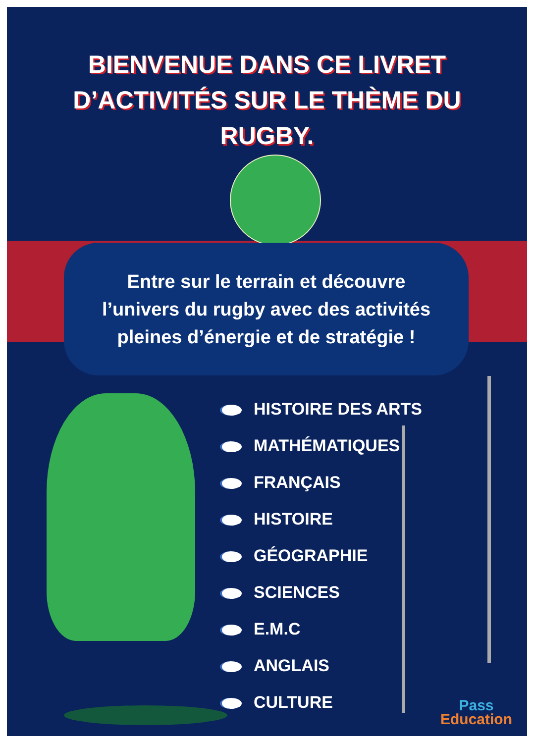BIENVENUE DANS CE LIVRET
D’ACTIVITÉS SUR LE THÈME DU
RUGBY.
Entre sur le terrain et découvre
l’univers du rugby avec des activités
pleines d’énergie et de stratégie !
HISTOIRE DES ARTS
MATHÉMATIQUES
FRANÇAIS
HISTOIRE
GÉOGRAPHIE
SCIENCES
E.M.C
ANGLAIS
CULTURE
Pass
Education